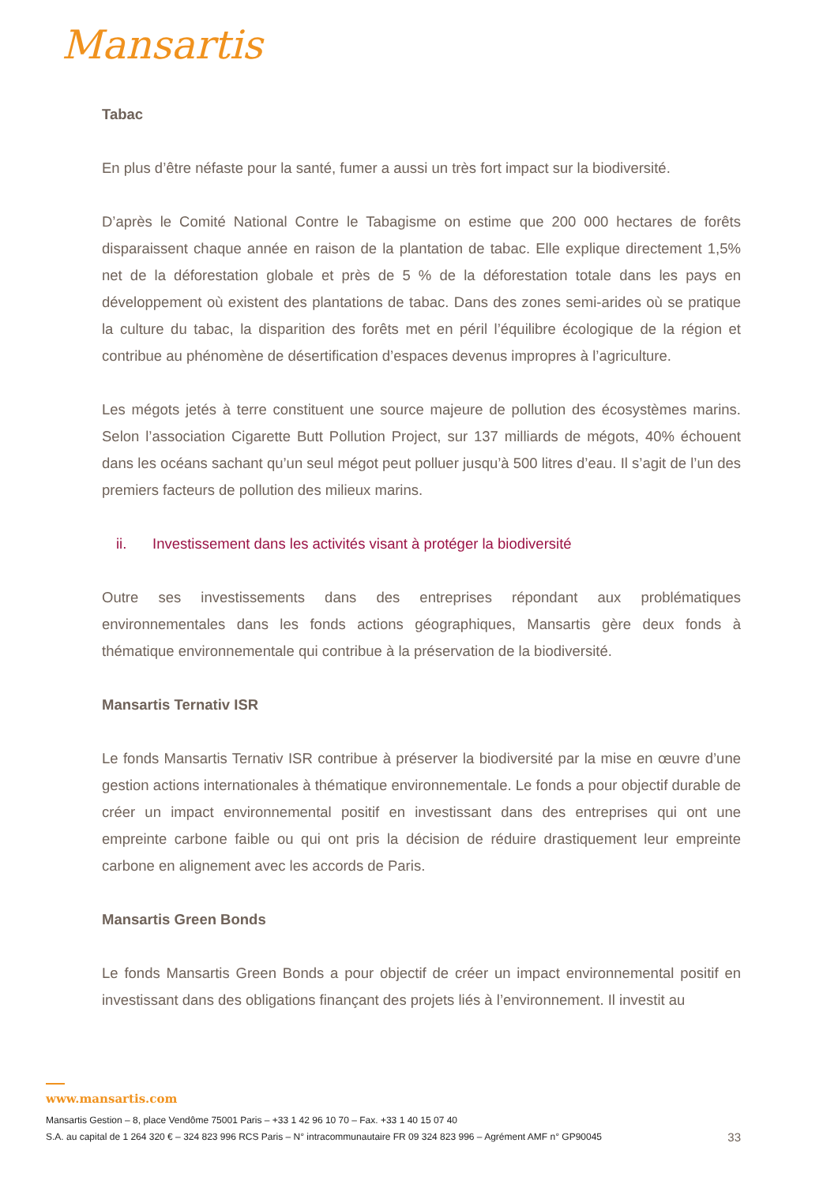Mansartis
Tabac
En plus d’être néfaste pour la santé, fumer a aussi un très fort impact sur la biodiversité.
D’après le Comité National Contre le Tabagisme on estime que 200 000 hectares de forêts disparaissent chaque année en raison de la plantation de tabac. Elle explique directement 1,5% net de la déforestation globale et près de 5 % de la déforestation totale dans les pays en développement où existent des plantations de tabac. Dans des zones semi-arides où se pratique la culture du tabac, la disparition des forêts met en péril l’équilibre écologique de la région et contribue au phénomène de désertification d’espaces devenus impropres à l’agriculture.
Les mégots jetés à terre constituent une source majeure de pollution des écosystèmes marins. Selon l’association Cigarette Butt Pollution Project, sur 137 milliards de mégots, 40% échouent dans les océans sachant qu’un seul mégot peut polluer jusqu’à 500 litres d’eau. Il s’agit de l’un des premiers facteurs de pollution des milieux marins.
ii. Investissement dans les activités visant à protéger la biodiversité
Outre ses investissements dans des entreprises répondant aux problématiques environnementales dans les fonds actions géographiques, Mansartis gère deux fonds à thématique environnementale qui contribue à la préservation de la biodiversité.
Mansartis Ternativ ISR
Le fonds Mansartis Ternativ ISR contribue à préserver la biodiversité par la mise en œuvre d’une gestion actions internationales à thématique environnementale. Le fonds a pour objectif durable de créer un impact environnemental positif en investissant dans des entreprises qui ont une empreinte carbone faible ou qui ont pris la décision de réduire drastiquement leur empreinte carbone en alignement avec les accords de Paris.
Mansartis Green Bonds
Le fonds Mansartis Green Bonds a pour objectif de créer un impact environnemental positif en investissant dans des obligations finançant des projets liés à l’environnement. Il investit au
www.mansartis.com
Mansartis Gestion – 8, place Vendôme 75001 Paris – +33 1 42 96 10 70 – Fax. +33 1 40 15 07 40
S.A. au capital de 1 264 320 € – 324 823 996 RCS Paris – N° intracommunautaire FR 09 324 823 996 – Agrément AMF n° GP90045 33